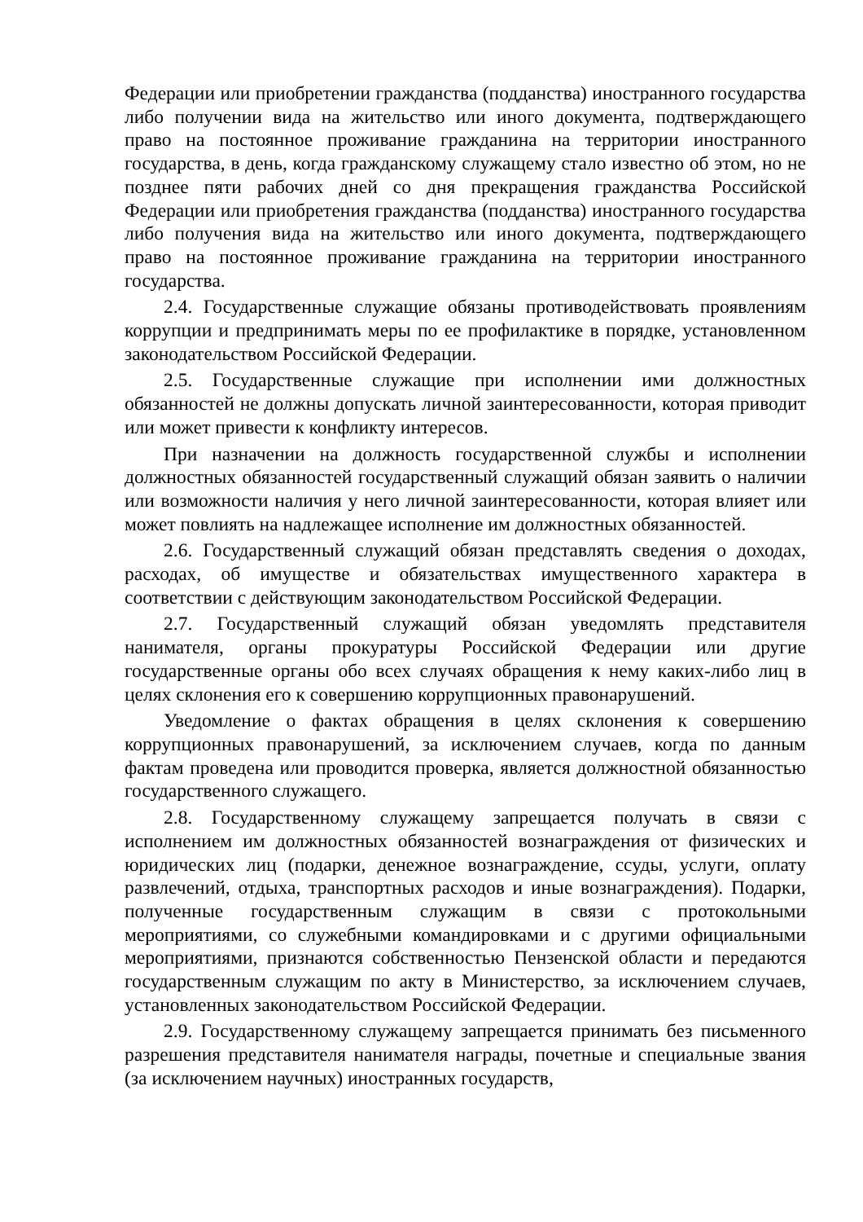Федерации или приобретении гражданства (подданства) иностранного государства либо получении вида на жительство или иного документа, подтверждающего право на постоянное проживание гражданина на территории иностранного государства, в день, когда гражданскому служащему стало известно об этом, но не позднее пяти рабочих дней со дня прекращения гражданства Российской Федерации или приобретения гражданства (подданства) иностранного государства либо получения вида на жительство или иного документа, подтверждающего право на постоянное проживание гражданина на территории иностранного государства.
2.4. Государственные служащие обязаны противодействовать проявлениям коррупции и предпринимать меры по ее профилактике в порядке, установленном законодательством Российской Федерации.
2.5. Государственные служащие при исполнении ими должностных обязанностей не должны допускать личной заинтересованности, которая приводит или может привести к конфликту интересов.
При назначении на должность государственной службы и исполнении должностных обязанностей государственный служащий обязан заявить о наличии или возможности наличия у него личной заинтересованности, которая влияет или может повлиять на надлежащее исполнение им должностных обязанностей.
2.6. Государственный служащий обязан представлять сведения о доходах, расходах, об имуществе и обязательствах имущественного характера в соответствии с действующим законодательством Российской Федерации.
2.7. Государственный служащий обязан уведомлять представителя нанимателя, органы прокуратуры Российской Федерации или другие государственные органы обо всех случаях обращения к нему каких-либо лиц в целях склонения его к совершению коррупционных правонарушений.
Уведомление о фактах обращения в целях склонения к совершению коррупционных правонарушений, за исключением случаев, когда по данным фактам проведена или проводится проверка, является должностной обязанностью государственного служащего.
2.8. Государственному служащему запрещается получать в связи с исполнением им должностных обязанностей вознаграждения от физических и юридических лиц (подарки, денежное вознаграждение, ссуды, услуги, оплату развлечений, отдыха, транспортных расходов и иные вознаграждения). Подарки, полученные государственным служащим в связи с протокольными мероприятиями, со служебными командировками и с другими официальными мероприятиями, признаются собственностью Пензенской области и передаются государственным служащим по акту в Министерство, за исключением случаев, установленных законодательством Российской Федерации.
2.9. Государственному служащему запрещается принимать без письменного разрешения представителя нанимателя награды, почетные и специальные звания (за исключением научных) иностранных государств,